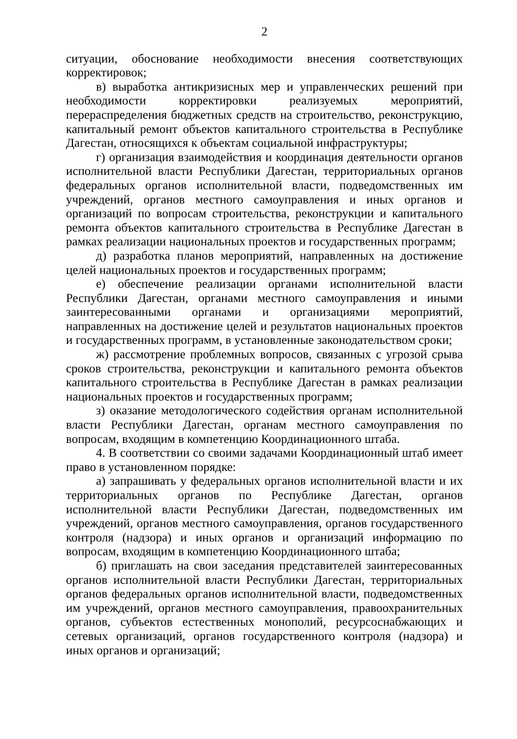2
ситуации, обоснование необходимости внесения соответствующих корректировок;
в) выработка антикризисных мер и управленческих решений при необходимости корректировки реализуемых мероприятий, перераспределения бюджетных средств на строительство, реконструкцию, капитальный ремонт объектов капитального строительства в Республике Дагестан, относящихся к объектам социальной инфраструктуры;
г) организация взаимодействия и координация деятельности органов исполнительной власти Республики Дагестан, территориальных органов федеральных органов исполнительной власти, подведомственных им учреждений, органов местного самоуправления и иных органов и организаций по вопросам строительства, реконструкции и капитального ремонта объектов капитального строительства в Республике Дагестан в рамках реализации национальных проектов и государственных программ;
д) разработка планов мероприятий, направленных на достижение целей национальных проектов и государственных программ;
е) обеспечение реализации органами исполнительной власти Республики Дагестан, органами местного самоуправления и иными заинтересованными органами и организациями мероприятий, направленных на достижение целей и результатов национальных проектов и государственных программ, в установленные законодательством сроки;
ж) рассмотрение проблемных вопросов, связанных с угрозой срыва сроков строительства, реконструкции и капитального ремонта объектов капитального строительства в Республике Дагестан в рамках реализации национальных проектов и государственных программ;
з) оказание методологического содействия органам исполнительной власти Республики Дагестан, органам местного самоуправления по вопросам, входящим в компетенцию Координационного штаба.
4. В соответствии со своими задачами Координационный штаб имеет право в установленном порядке:
а) запрашивать у федеральных органов исполнительной власти и их территориальных органов по Республике Дагестан, органов исполнительной власти Республики Дагестан, подведомственных им учреждений, органов местного самоуправления, органов государственного контроля (надзора) и иных органов и организаций информацию по вопросам, входящим в компетенцию Координационного штаба;
б) приглашать на свои заседания представителей заинтересованных органов исполнительной власти Республики Дагестан, территориальных органов федеральных органов исполнительной власти, подведомственных им учреждений, органов местного самоуправления, правоохранительных органов, субъектов естественных монополий, ресурсоснабжающих и сетевых организаций, органов государственного контроля (надзора) и иных органов и организаций;